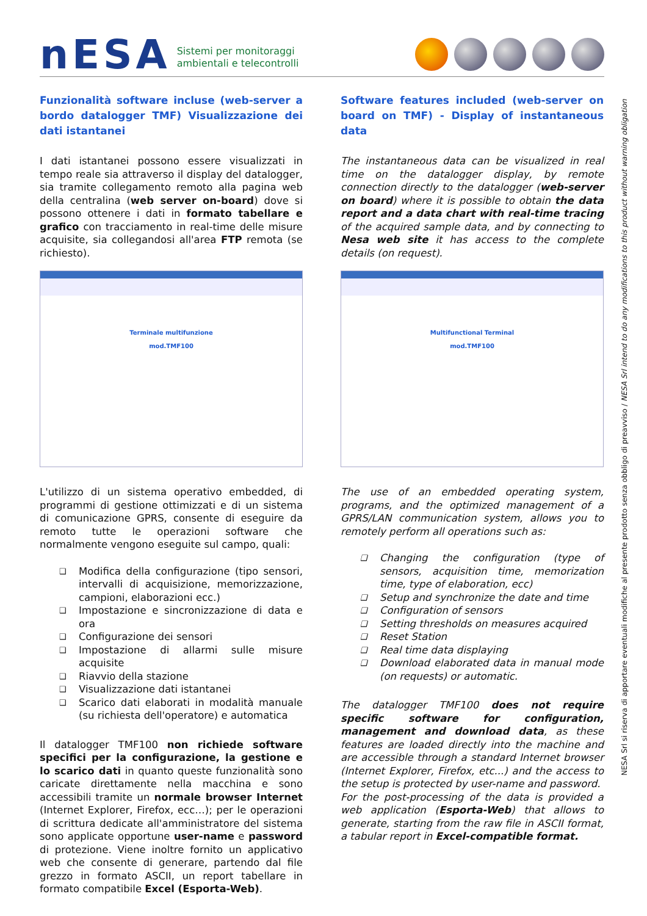nESA Sistemi per monitoraggi
ambientali e telecontrolli
Funzionalità software incluse (web-server a bordo datalogger TMF) Visualizzazione dei dati istantanei
I dati istantanei possono essere visualizzati in tempo reale sia attraverso il display del datalogger, sia tramite collegamento remoto alla pagina web della centralina (web server on-board) dove si possono ottenere i dati in formato tabellare e grafico con tracciamento in real-time delle misure acquisite, sia collegandosi all'area FTP remota (se richiesto).
Terminale multifunzione
mod.TMF100
L'utilizzo di un sistema operativo embedded, di programmi di gestione ottimizzati e di un sistema di comunicazione GPRS, consente di eseguire da remoto tutte le operazioni software che normalmente vengono eseguite sul campo, quali:
❑ Modifica della configurazione (tipo sensori, intervalli di acquisizione, memorizzazione, campioni, elaborazioni ecc.)
❑ Impostazione e sincronizzazione di data e ora
❑ Configurazione dei sensori
❑ Impostazione di allarmi sulle misure acquisite
❑ Riavvio della stazione
❑ Visualizzazione dati istantanei
❑ Scarico dati elaborati in modalità manuale (su richiesta dell'operatore) e automatica
Il datalogger TMF100 non richiede software specifici per la configurazione, la gestione e lo scarico dati in quanto queste funzionalità sono caricate direttamente nella macchina e sono accessibili tramite un normale browser Internet (Internet Explorer, Firefox, ecc…); per le operazioni di scrittura dedicate all'amministratore del sistema sono applicate opportune user-name e password di protezione. Viene inoltre fornito un applicativo web che consente di generare, partendo dal file grezzo in formato ASCII, un report tabellare in formato compatibile Excel (Esporta-Web).
Software features included (web-server on board on TMF) - Display of instantaneous data
The instantaneous data can be visualized in real time on the datalogger display, by remote connection directly to the datalogger (web-server on board) where it is possible to obtain the data report and a data chart with real-time tracing of the acquired sample data, and by connecting to Nesa web site it has access to the complete details (on request).
Multifunctional Terminal
mod.TMF100
The use of an embedded operating system, programs, and the optimized management of a GPRS/LAN communication system, allows you to remotely perform all operations such as:
❑ Changing the configuration (type of sensors, acquisition time, memorization time, type of elaboration, ecc)
❑ Setup and synchronize the date and time
❑ Configuration of sensors
❑ Setting thresholds on measures acquired
❑ Reset Station
❑ Real time data displaying
❑ Download elaborated data in manual mode (on requests) or automatic.
The datalogger TMF100 does not require specific software for configuration, management and download data, as these features are loaded directly into the machine and are accessible through a standard Internet browser (Internet Explorer, Firefox, etc...) and the access to the setup is protected by user-name and password.
For the post-processing of the data is provided a web application (Esporta-Web) that allows to generate, starting from the raw file in ASCII format, a tabular report in Excel-compatible format.
NESA Srl si riserva di apportare eventuali modifiche al presente prodotto senza obbligo di preavviso / NESA Srl intend to do any modifications to this product without warning obligation